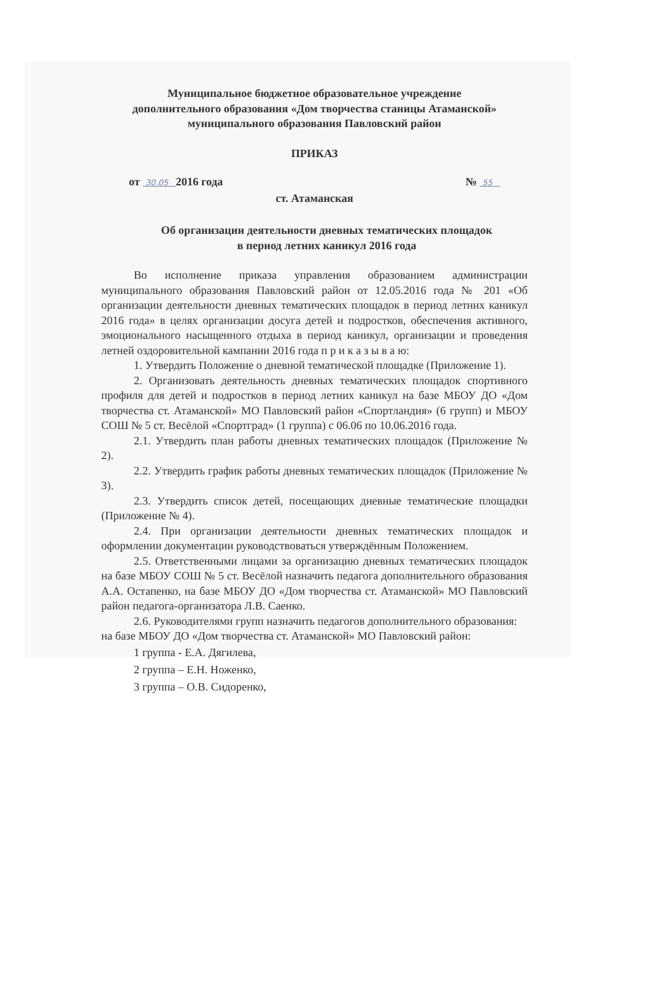Муниципальное бюджетное образовательное учреждение
дополнительного образования «Дом творчества станицы Атаманской»
муниципального образования Павловский район
ПРИКАЗ
от 30.05 2016 года № 55
ст. Атаманская
Об организации деятельности дневных тематических площадок
в период летних каникул 2016 года
Во исполнение приказа управления образованием администрации муниципального образования Павловский район от 12.05.2016 года № 201 «Об организации деятельности дневных тематических площадок в период летних каникул 2016 года» в целях организации досуга детей и подростков, обеспечения активного, эмоционального насыщенного отдыха в период каникул, организации и проведения летней оздоровительной кампании 2016 года п р и к а з ы в а ю:
1. Утвердить Положение о дневной тематической площадке (Приложение 1).
2. Организовать деятельность дневных тематических площадок спортивного профиля для детей и подростков в период летних каникул на базе МБОУ ДО «Дом творчества ст. Атаманской» МО Павловский район «Спортландия» (6 групп) и МБОУ СОШ № 5 ст. Весёлой «Спортград» (1 группа) с 06.06 по 10.06.2016 года.
2.1. Утвердить план работы дневных тематических площадок (Приложение № 2).
2.2. Утвердить график работы дневных тематических площадок (Приложение № 3).
2.3. Утвердить список детей, посещающих дневные тематические площадки (Приложение № 4).
2.4. При организации деятельности дневных тематических площадок и оформлении документации руководствоваться утверждённым Положением.
2.5. Ответственными лицами за организацию дневных тематических площадок на базе МБОУ СОШ № 5 ст. Весёлой назначить педагога дополнительного образования А.А. Остапенко, на базе МБОУ ДО «Дом творчества ст. Атаманской» МО Павловский район педагога-организатора Л.В. Саенко.
2.6. Руководителями групп назначить педагогов дополнительного образования:
на базе МБОУ ДО «Дом творчества ст. Атаманской» МО Павловский район:
1 группа - Е.А. Дягилева,
2 группа – Е.Н. Ноженко,
3 группа – О.В. Сидоренко,